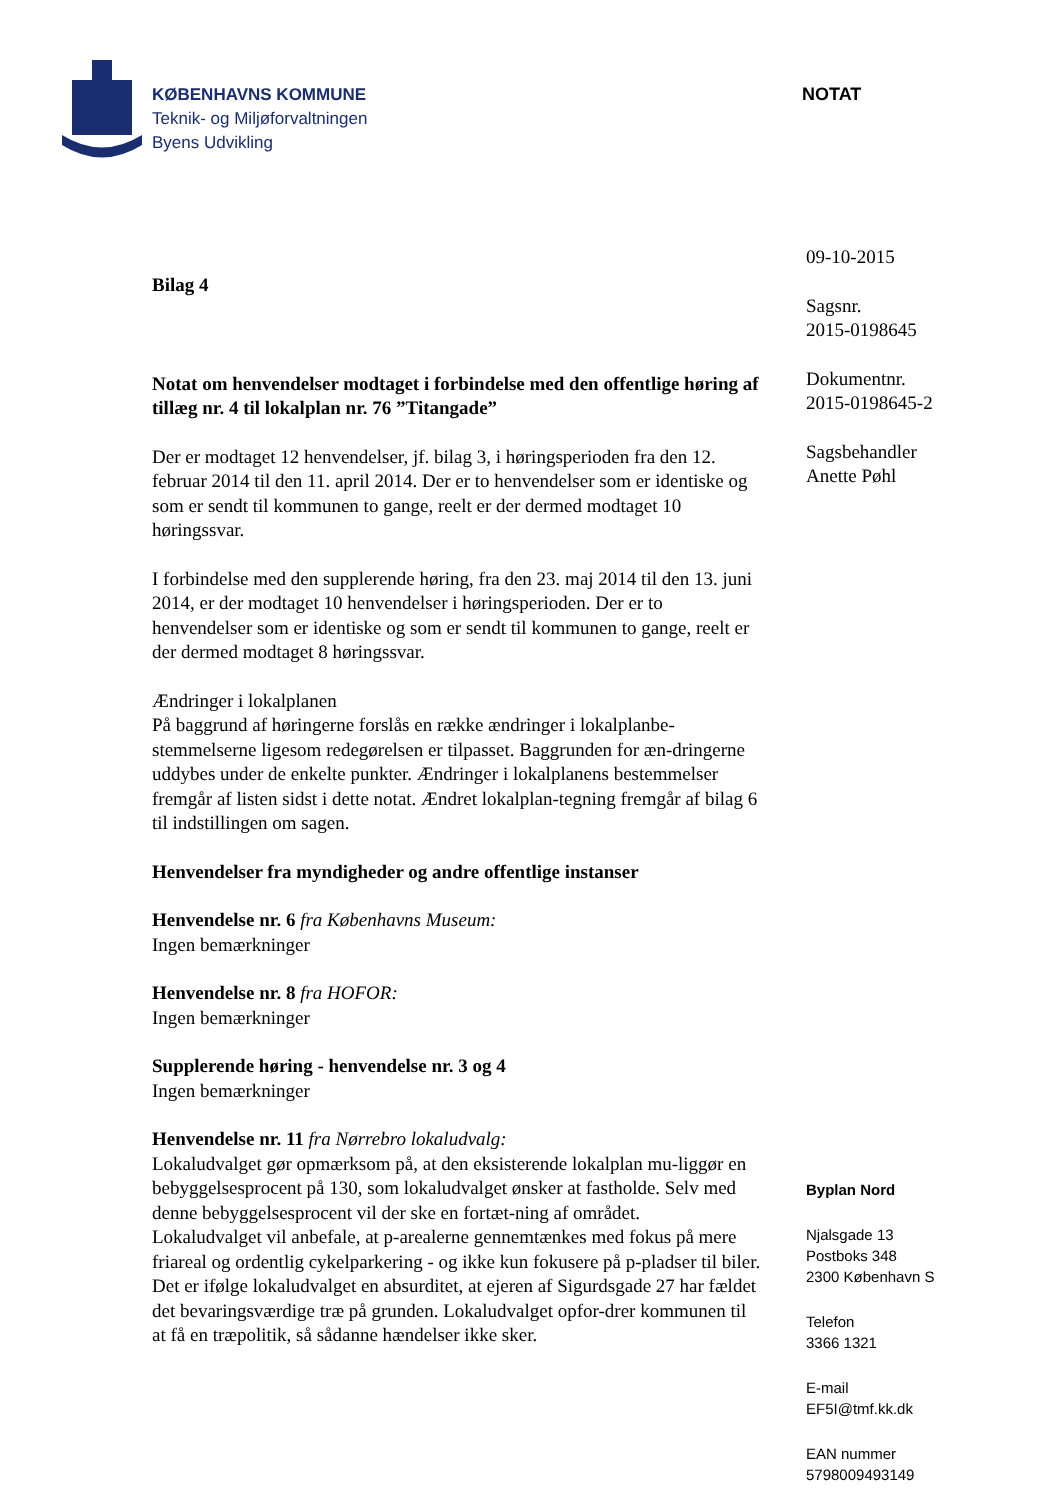KØBENHAVNS KOMMUNE
Teknik- og Miljøforvaltningen
Byens Udvikling
NOTAT
Bilag 4
Notat om henvendelser modtaget i forbindelse med den offentlige høring af tillæg nr. 4 til lokalplan nr. 76 ”Titangade”
Der er modtaget 12 henvendelser, jf. bilag 3, i høringsperioden fra den 12. februar 2014 til den 11. april 2014. Der er to henvendelser som er identiske og som er sendt til kommunen to gange, reelt er der dermed modtaget 10 høringssvar.
I forbindelse med den supplerende høring, fra den 23. maj 2014 til den 13. juni 2014, er der modtaget 10 henvendelser i høringsperioden. Der er to henvendelser som er identiske og som er sendt til kommunen to gange, reelt er der dermed modtaget 8 høringssvar.
Ændringer i lokalplanen
På baggrund af høringerne forslås en række ændringer i lokalplanbe-stemmelserne ligesom redegørelsen er tilpasset. Baggrunden for æn-dringerne uddybes under de enkelte punkter. Ændringer i lokalplanens bestemmelser fremgår af listen sidst i dette notat. Ændret lokalplan-tegning fremgår af bilag 6 til indstillingen om sagen.
Henvendelser fra myndigheder og andre offentlige instanser
Henvendelse nr. 6 fra Københavns Museum:
Ingen bemærkninger
Henvendelse nr. 8 fra HOFOR:
Ingen bemærkninger
Supplerende høring - henvendelse nr. 3 og 4
Ingen bemærkninger
Henvendelse nr. 11 fra Nørrebro lokaludvalg:
Lokaludvalget gør opmærksom på, at den eksisterende lokalplan mu-liggør en bebyggelsesprocent på 130, som lokaludvalget ønsker at fastholde. Selv med denne bebyggelsesprocent vil der ske en fortæt-ning af området.
Lokaludvalget vil anbefale, at p-arealerne gennemtænkes med fokus på mere friareal og ordentlig cykelparkering - og ikke kun fokusere på p-pladser til biler.
Det er ifølge lokaludvalget en absurditet, at ejeren af Sigurdsgade 27 har fældet det bevaringsværdige træ på grunden. Lokaludvalget opfor-drer kommunen til at få en træpolitik, så sådanne hændelser ikke sker.
09-10-2015
Sagsnr.
2015-0198645
Dokumentnr.
2015-0198645-2
Sagsbehandler
Anette Pøhl
Byplan Nord
Njalsgade 13
Postboks 348
2300 København S
Telefon
3366 1321
E-mail
EF5I@tmf.kk.dk
EAN nummer
5798009493149